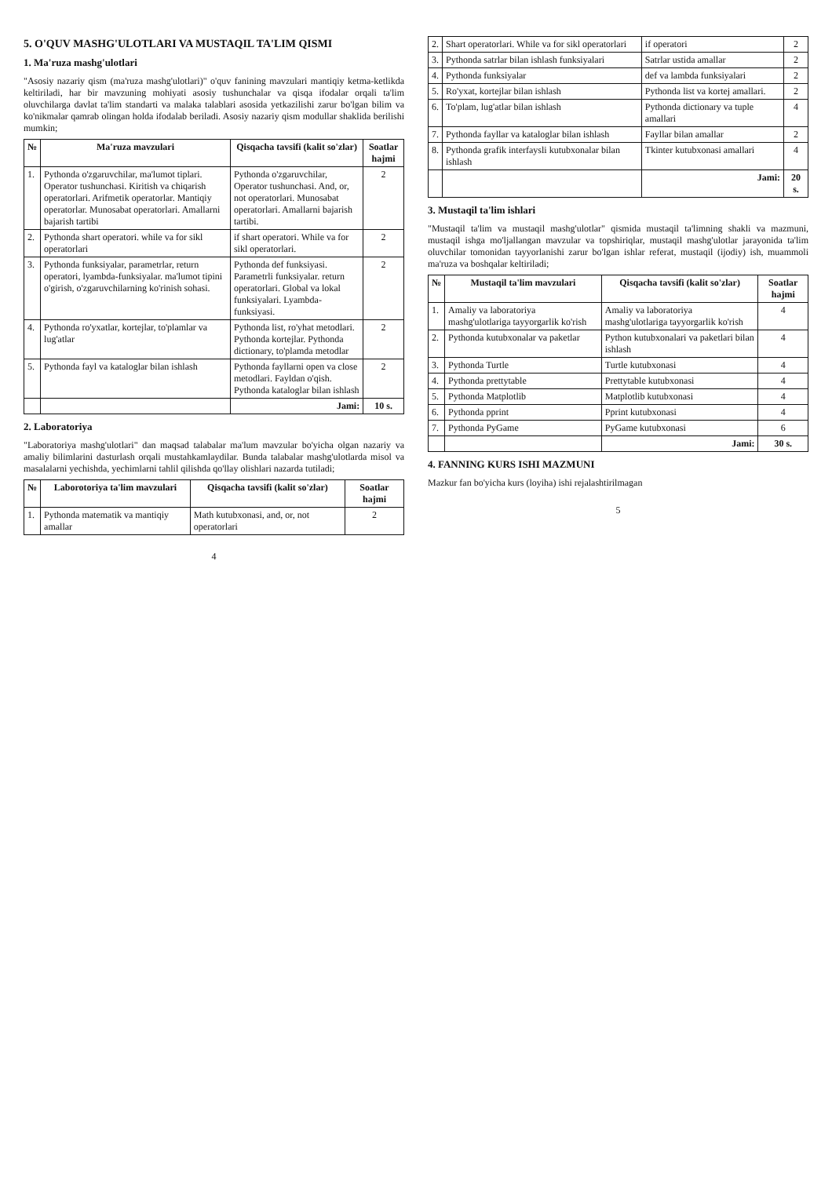5. O'QUV MASHG'ULOTLARI VA MUSTAQIL TA'LIM QISMI
1. Ma'ruza mashg'ulotlari
"Asosiy nazariy qism (ma'ruza mashg'ulotlari)" o'quv fanining mavzulari mantiqiy ketma-ketlikda keltiriladi, har bir mavzuning mohiyati asosiy tushunchalar va qisqa ifodalar orqali ta'lim oluvchilarga davlat ta'lim standarti va malaka talablari asosida yetkazilishi zarur bo'lgan bilim va ko'nikmalar qamrab olingan holda ifodalab beriladi. Asosiy nazariy qism modullar shaklida berilishi mumkin;
| № | Ma'ruza mavzulari | Qisqacha tavsifi (kalit so'zlar) | Soatlar hajmi |
| --- | --- | --- | --- |
| 1. | Pythonda o'zgaruvchilar, ma'lumot tiplari. Operator tushunchasi. Kiritish va chiqarish operatorlari. Arifmetik operatorlar. Mantiqiy operatorlar. Munosabat operatorlari. Amallarni bajarish tartibi | Pythonda o'zgaruvchilar, Operator tushunchasi. And, or, not operatorlari. Munosabat operatorlari. Amallarni bajarish tartibi. | 2 |
| 2. | Pythonda shart operatori. while va for sikl operatorlari | if shart operatori. While va for sikl operatorlari. | 2 |
| 3. | Pythonda funksiyalar, parametrlar, return operatori, lyambda-funksiyalar. ma'lumot tipini o'girish, o'zgaruvchilarning ko'rinish sohasi. | Pythonda def funksiyasi. Parametrli funksiyalar. return operatorlari. Global va lokal funksiyalari. Lyambda-funksiyasi. | 2 |
| 4. | Pythonda ro'yxatlar, kortejlar, to'plamlar va lug'atlar | Pythonda list, ro'yhat metodlari. Pythonda kortejlar. Pythonda dictionary, to'plamda metodlar | 2 |
| 5. | Pythonda fayl va kataloglar bilan ishlash | Pythonda fayllarni open va close metodlari. Fayldan o'qish. Pythonda kataloglar bilan ishlash | 2 |
| | | Jami: | 10 s. |
2. Laboratoriya
"Laboratoriya mashg'ulotlari" dan maqsad talabalar ma'lum mavzular bo'yicha olgan nazariy va amaliy bilimlarini dasturlash orqali mustahkamlaydilar. Bunda talabalar mashg'ulotlarda misol va masalalarni yechishda, yechimlarni tahlil qilishda qo'llay olishlari nazarda tutiladi;
| № | Laborotoriya ta'lim mavzulari | Qisqacha tavsifi (kalit so'zlar) | Soatlar hajmi |
| --- | --- | --- | --- |
| 1. | Pythonda matematik va mantiqiy amallar | Math kutubxonasi, and, or, not operatorlari | 2 |
4
| 2. | Shart operatorlari. While va for sikl operatorlari | if operatori | 2 |
| 3. | Pythonda satrlar bilan ishlash funksiyalari | Satrlar ustida amallar | 2 |
| 4. | Pythonda funksiyalar | def va lambda funksiyalari | 2 |
| 5. | Ro'yxat, kortejlar bilan ishlash | Pythonda list va kortej amallari. | 2 |
| 6. | To'plam, lug'atlar bilan ishlash | Pythonda dictionary va tuple amallari | 4 |
| 7. | Pythonda fayllar va kataloglar bilan ishlash | Fayllar bilan amallar | 2 |
| 8. | Pythonda grafik interfaysli kutubxonalar bilan ishlash | Tkinter kutubxonasi amallari | 4 |
| | | Jami: | 20 s. |
3. Mustaqil ta'lim ishlari
"Mustaqil ta'lim va mustaqil mashg'ulotlar" qismida mustaqil ta'limning shakli va mazmuni, mustaqil ishga mo'ljallangan mavzular va topshiriqlar, mustaqil mashg'ulotlar jarayonida ta'lim oluvchilar tomonidan tayyorlanishi zarur bo'lgan ishlar referat, mustaqil (ijodiy) ish, muammoli ma'ruza va boshqalar keltiriladi;
| № | Mustaqil ta'lim mavzulari | Qisqacha tavsifi (kalit so'zlar) | Soatlar hajmi |
| --- | --- | --- | --- |
| 1. | Amaliy va laboratoriya mashg'ulotlariga tayyorgarlik ko'rish | Amaliy va laboratoriya mashg'ulotlariga tayyorgarlik ko'rish | 4 |
| 2. | Pythonda kutubxonalar va paketlar | Python kutubxonalari va paketlari bilan ishlash | 4 |
| 3. | Pythonda Turtle | Turtle kutubxonasi | 4 |
| 4. | Pythonda prettytable | Prettytable kutubxonasi | 4 |
| 5. | Pythonda Matplotlib | Matplotlib kutubxonasi | 4 |
| 6. | Pythonda pprint | Pprint kutubxonasi | 4 |
| 7. | Pythonda PyGame | PyGame kutubxonasi | 6 |
| | | Jami: | 30 s. |
4. FANNING KURS ISHI MAZMUNI
Mazkur fan bo'yicha kurs (loyiha) ishi rejalashtirilmagan
5